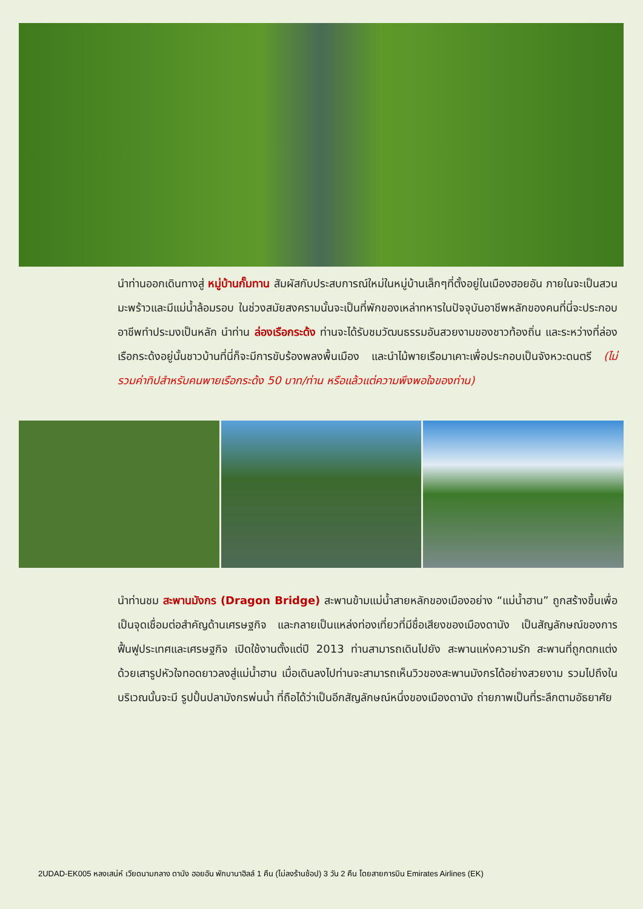นำท่านออกเดินทางสู่ หมู่บ้านกั๊มทาน สัมผัสกับประสบการณ์ใหม่ในหมู่บ้านเล็กๆที่ตั้งอยู่ในเมืองฮอยอัน ภายในจะเป็นสวนมะพร้าวและมีแม่น้ำล้อมรอบ ในช่วงสมัยสงครามนั้นจะเป็นที่พักของเหล่าทหารในปัจจุบันอาชีพหลักของคนที่นี่จะประกอบอาชีพทำประมงเป็นหลัก นำท่าน ล่องเรือกระด้ง ท่านจะได้รับชมวัฒนธรรมอันสวยงามของชาวท้องถิ่น และระหว่างที่ล่องเรือกระด้งอยู่นั้นชาวบ้านที่นี่ก็จะมีการขับร้องพลงพื้นเมือง และนำไม้พายเรือมาเคาะเพื่อประกอบเป็นจังหวะดนตรี (ไม่รวมค่าทิปสำหรับคนพายเรือกระด้ง 50 บาท/ท่าน หรือแล้วแต่ความพึงพอใจของท่าน)
นำท่านชม สะพานมังกร (Dragon Bridge) สะพานข้ามแม่น้ำสายหลักของเมืองอย่าง “แม่น้ำฮาน” ถูกสร้างขึ้นเพื่อเป็นจุดเชื่อมต่อสำคัญด้านเศรษฐกิจ และกลายเป็นแหล่งท่องเที่ยวที่มีชื่อเสียงของเมืองดานัง เป็นสัญลักษณ์ของการฟื้นฟูประเทศและเศรษฐกิจ เปิดใช้งานตั้งแต่ปี 2013 ท่านสามารถเดินไปยัง สะพานแห่งความรัก สะพานที่ถูกตกแต่งด้วยเสารูปหัวใจทอดยาวลงสู่แม่น้ำฮาน เมื่อเดินลงไปท่านจะสามารถเห็นวิวของสะพานมังกรได้อย่างสวยงาม รวมไปถึงในบริเวณนั้นจะมี รูปปั้นปลามังกรพ่นน้ำ ที่ถือได้ว่าเป็นอีกสัญลักษณ์หนึ่งของเมืองดานัง ถ่ายภาพเป็นที่ระลึกตามอัธยาศัย
2UDAD-EK005 หลงเสน่ห์ เวียดนามกลาง ดานัง ฮอยอัน พักบานาฮิลล์ 1 คืน (ไม่ลงร้านช้อป) 3 วัน 2 คืน โดยสายการบิน Emirates Airlines (EK)